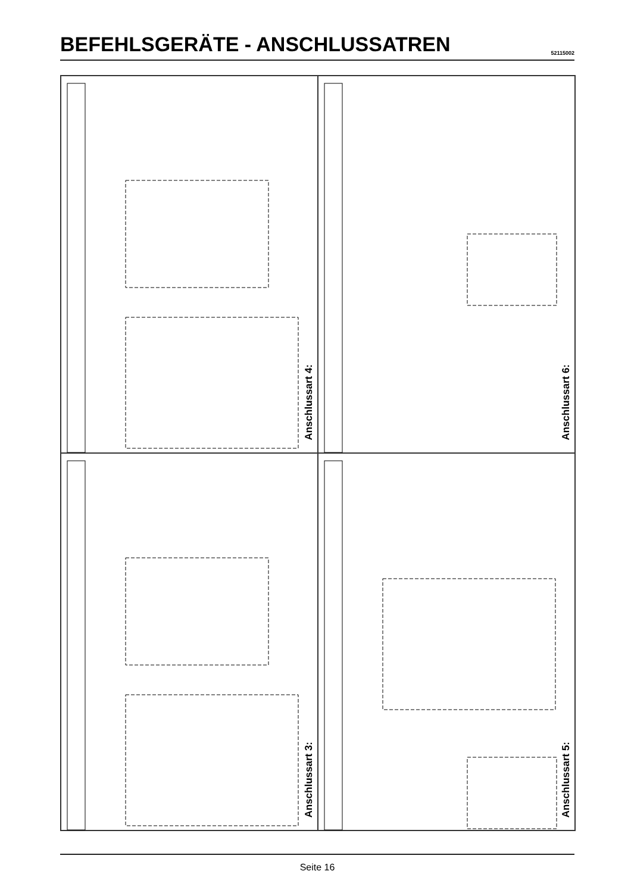BEFEHLSGERÄTE - ANSCHLUSSATREN
52115002
Anschlussart 4:
Anschlussart 6:
Anschlussart 3:
Anschlussart 5:
Seite 16